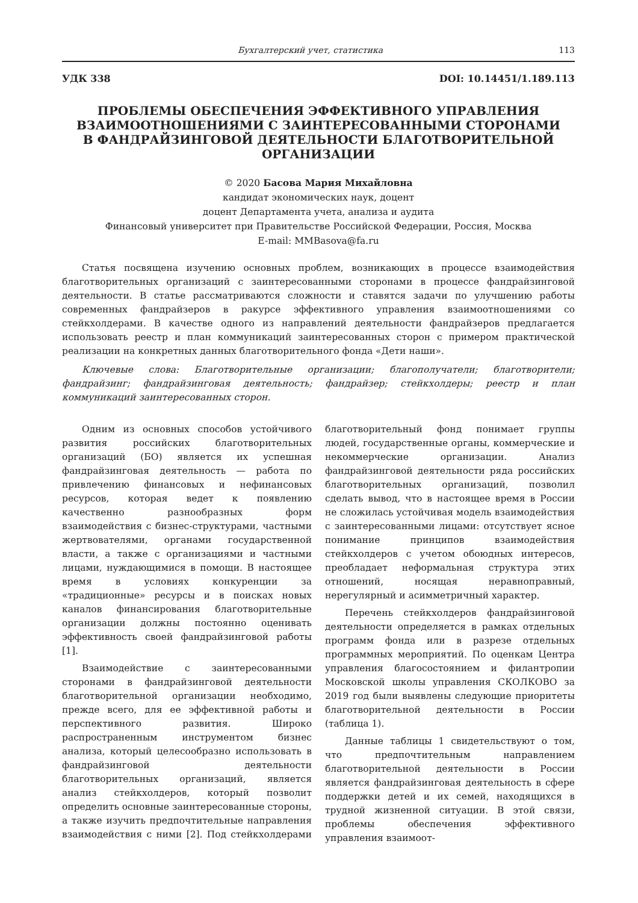Бухгалтерский учет, статистика 113
УДК 338 DOI: 10.14451/1.189.113
ПРОБЛЕМЫ ОБЕСПЕЧЕНИЯ ЭФФЕКТИВНОГО УПРАВЛЕНИЯ
ВЗАИМООТНОШЕНИЯМИ С ЗАИНТЕРЕСОВАННЫМИ СТОРОНАМИ
В ФАНДРАЙЗИНГОВОЙ ДЕЯТЕЛЬНОСТИ БЛАГОТВОРИТЕЛЬНОЙ
ОРГАНИЗАЦИИ
© 2020 Басова Мария Михайловна
кандидат экономических наук, доцент
доцент Департамента учета, анализа и аудита
Финансовый университет при Правительстве Российской Федерации, Россия, Москва
E-mail: MMBasova@fa.ru
Статья посвящена изучению основных проблем, возникающих в процессе взаимодействия благотворительных организаций с заинтересованными сторонами в процессе фандрайзинговой деятельности. В статье рассматриваются сложности и ставятся задачи по улучшению работы современных фандрайзеров в ракурсе эффективного управления взаимоотношениями со стейкхолдерами. В качестве одного из направлений деятельности фандрайзеров предлагается использовать реестр и план коммуникаций заинтересованных сторон с примером практической реализации на конкретных данных благотворительного фонда «Дети наши».
Ключевые слова: Благотворительные организации; благополучатели; благотворители; фандрайзинг; фандрайзинговая деятельность; фандрайзер; стейкхолдеры; реестр и план коммуникаций заинтересованных сторон.
Одним из основных способов устойчивого развития российских благотворительных организаций (БО) является их успешная фандрайзинговая деятельность — работа по привлечению финансовых и нефинансовых ресурсов, которая ведет к появлению качественно разнообразных форм взаимодействия с бизнес-структурами, частными жертвователями, органами государственной власти, а также с организациями и частными лицами, нуждающимися в помощи. В настоящее время в условиях конкуренции за «традиционные» ресурсы и в поисках новых каналов финансирования благотворительные организации должны постоянно оценивать эффективность своей фандрайзинговой работы [1].
Взаимодействие с заинтересованными сторонами в фандрайзинговой деятельности благотворительной организации необходимо, прежде всего, для ее эффективной работы и перспективного развития. Широко распространенным инструментом бизнес анализа, который целесообразно использовать в фандрайзинговой деятельности благотворительных организаций, является анализ стейкхолдеров, который позволит определить основные заинтересованные стороны, а также изучить предпочтительные направления взаимодействия с ними [2]. Под стейкхолдерами благотворительный фонд понимает группы людей, государственные органы, коммерческие и некоммерческие организации. Анализ фандрайзинговой деятельности ряда российских благотворительных организаций, позволил сделать вывод, что в настоящее время в России не сложилась устойчивая модель взаимодействия с заинтересованными лицами: отсутствует ясное понимание принципов взаимодействия стейкхолдеров с учетом обоюдных интересов, преобладает неформальная структура этих отношений, носящая неравноправный, нерегулярный и асимметричный характер.
Перечень стейкхолдеров фандрайзинговой деятельности определяется в рамках отдельных программ фонда или в разрезе отдельных программных мероприятий. По оценкам Центра управления благосостоянием и филантропии Московской школы управления СКОЛКОВО за 2019 год были выявлены следующие приоритеты благотворительной деятельности в России (таблица 1).
Данные таблицы 1 свидетельствуют о том, что предпочтительным направлением благотворительной деятельности в России является фандрайзинговая деятельность в сфере поддержки детей и их семей, находящихся в трудной жизненной ситуации. В этой связи, проблемы обеспечения эффективного управления взаимоот-